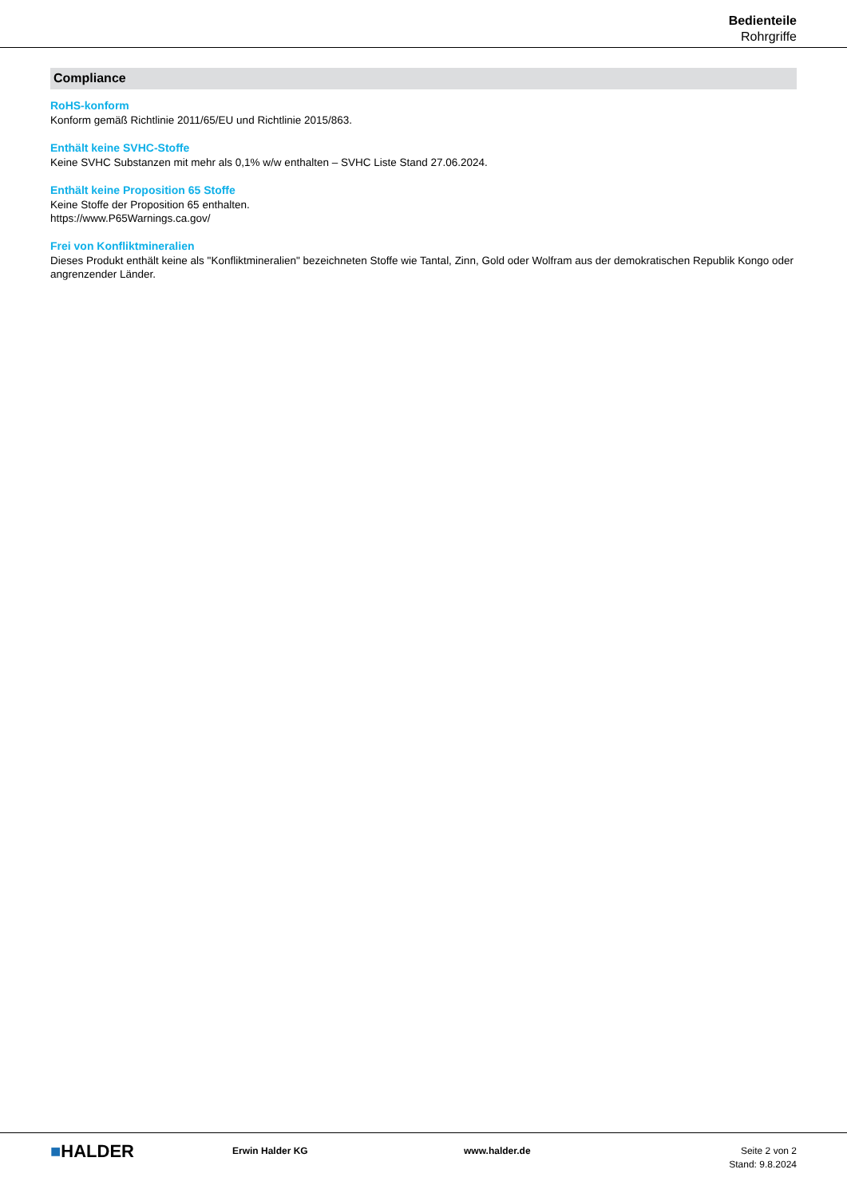Bedienteile
Rohrgriffe
Compliance
RoHS-konform
Konform gemäß Richtlinie 2011/65/EU und Richtlinie 2015/863.
Enthält keine SVHC-Stoffe
Keine SVHC Substanzen mit mehr als 0,1% w/w enthalten – SVHC Liste Stand 27.06.2024.
Enthält keine Proposition 65 Stoffe
Keine Stoffe der Proposition 65 enthalten.
https://www.P65Warnings.ca.gov/
Frei von Konfliktmineralien
Dieses Produkt enthält keine als "Konfliktmineralien" bezeichneten Stoffe wie Tantal, Zinn, Gold oder Wolfram aus der demokratischen Republik Kongo oder angrenzender Länder.
■HALDER
Erwin Halder KG www.halder.de Seite 2 von 2
Stand: 9.8.2024